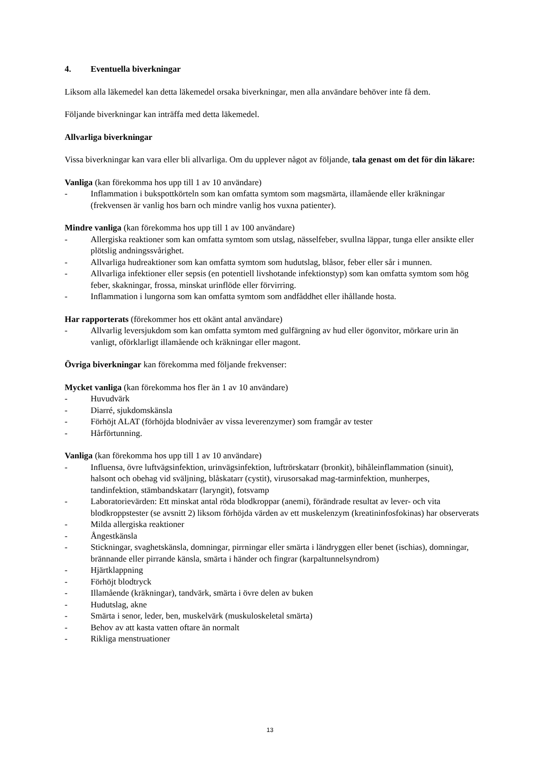4. Eventuella biverkningar
Liksom alla läkemedel kan detta läkemedel orsaka biverkningar, men alla användare behöver inte få dem.
Följande biverkningar kan inträffa med detta läkemedel.
Allvarliga biverkningar
Vissa biverkningar kan vara eller bli allvarliga. Om du upplever något av följande, tala genast om det för din läkare:
Vanliga (kan förekomma hos upp till 1 av 10 användare)
- Inflammation i bukspottkörteln som kan omfatta symtom som magsmärta, illamående eller kräkningar (frekvensen är vanlig hos barn och mindre vanlig hos vuxna patienter).
Mindre vanliga (kan förekomma hos upp till 1 av 100 användare)
- Allergiska reaktioner som kan omfatta symtom som utslag, nässelfeber, svullna läppar, tunga eller ansikte eller plötslig andningssvårighet.
- Allvarliga hudreaktioner som kan omfatta symtom som hudutslag, blåsor, feber eller sår i munnen.
- Allvarliga infektioner eller sepsis (en potentiell livshotande infektionstyp) som kan omfatta symtom som hög feber, skakningar, frossa, minskat urinflöde eller förvirring.
- Inflammation i lungorna som kan omfatta symtom som andfåddhet eller ihållande hosta.
Har rapporterats (förekommer hos ett okänt antal användare)
- Allvarlig leversjukdom som kan omfatta symtom med gulfärgning av hud eller ögonvitor, mörkare urin än vanligt, oförklarligt illamående och kräkningar eller magont.
Övriga biverkningar kan förekomma med följande frekvenser:
Mycket vanliga (kan förekomma hos fler än 1 av 10 användare)
- Huvudvärk
- Diarré, sjukdomskänsla
- Förhöjt ALAT (förhöjda blodnivåer av vissa leverenzymer) som framgår av tester
- Hårförtunning.
Vanliga (kan förekomma hos upp till 1 av 10 användare)
- Influensa, övre luftvägsinfektion, urinvägsinfektion, luftrörskatarr (bronkit), bihåleinflammation (sinuit), halsont och obehag vid sväljning, blåskatarr (cystit), virusorsakad mag-tarminfektion, munherpes, tandinfektion, stämbandskatarr (laryngit), fotsvamp
- Laboratorievärden: Ett minskat antal röda blodkroppar (anemi), förändrade resultat av lever- och vita blodkroppstester (se avsnitt 2) liksom förhöjda värden av ett muskelenzym (kreatininfosfokinas) har observerats
- Milda allergiska reaktioner
- Ångestkänsla
- Stickningar, svaghetskänsla, domningar, pirrningar eller smärta i ländryggen eller benet (ischias), domningar, brännande eller pirrande känsla, smärta i händer och fingrar (karpaltunnelsyndrom)
- Hjärtklappning
- Förhöjt blodtryck
- Illamående (kräkningar), tandvärk, smärta i övre delen av buken
- Hudutslag, akne
- Smärta i senor, leder, ben, muskelvärk (muskuloskeletal smärta)
- Behov av att kasta vatten oftare än normalt
- Rikliga menstruationer
13